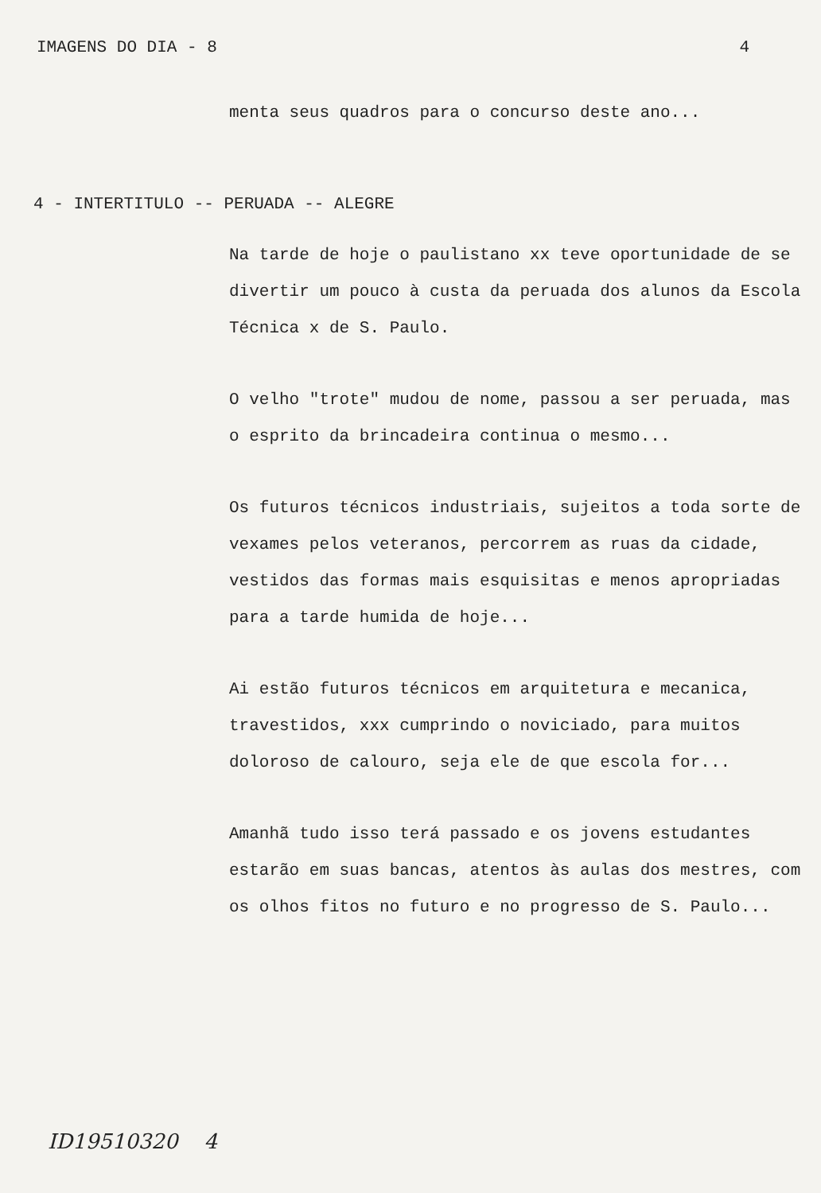IMAGENS DO DIA - 8 4
menta seus quadros para o concurso deste ano...
4 - INTERTITULO -- PERUADA -- ALEGRE
Na tarde de hoje o paulistano xx teve oportunidade de se divertir um pouco à custa da peruada dos alunos da Escola Técnica x de S. Paulo.
O velho "trote" mudou de nome, passou a ser peruada, mas o esprito da brincadeira continua o mesmo...
Os futuros técnicos industriais, sujeitos a toda sorte de vexames pelos veteranos, percorrem as ruas da cidade, vestidos das formas mais esquisitas e menos apropriadas para a tarde humida de hoje...
Ai estão futuros técnicos em arquitetura e mecanica, travestidos, xxx cumprindo o noviciado, para muitos doloroso de calouro, seja ele de que escola for...
Amanhã tudo isso terá passado e os jovens estudantes estarão em suas bancas, atentos às aulas dos mestres, com os olhos fitos no futuro e no progresso de S. Paulo...
ID19510320 4